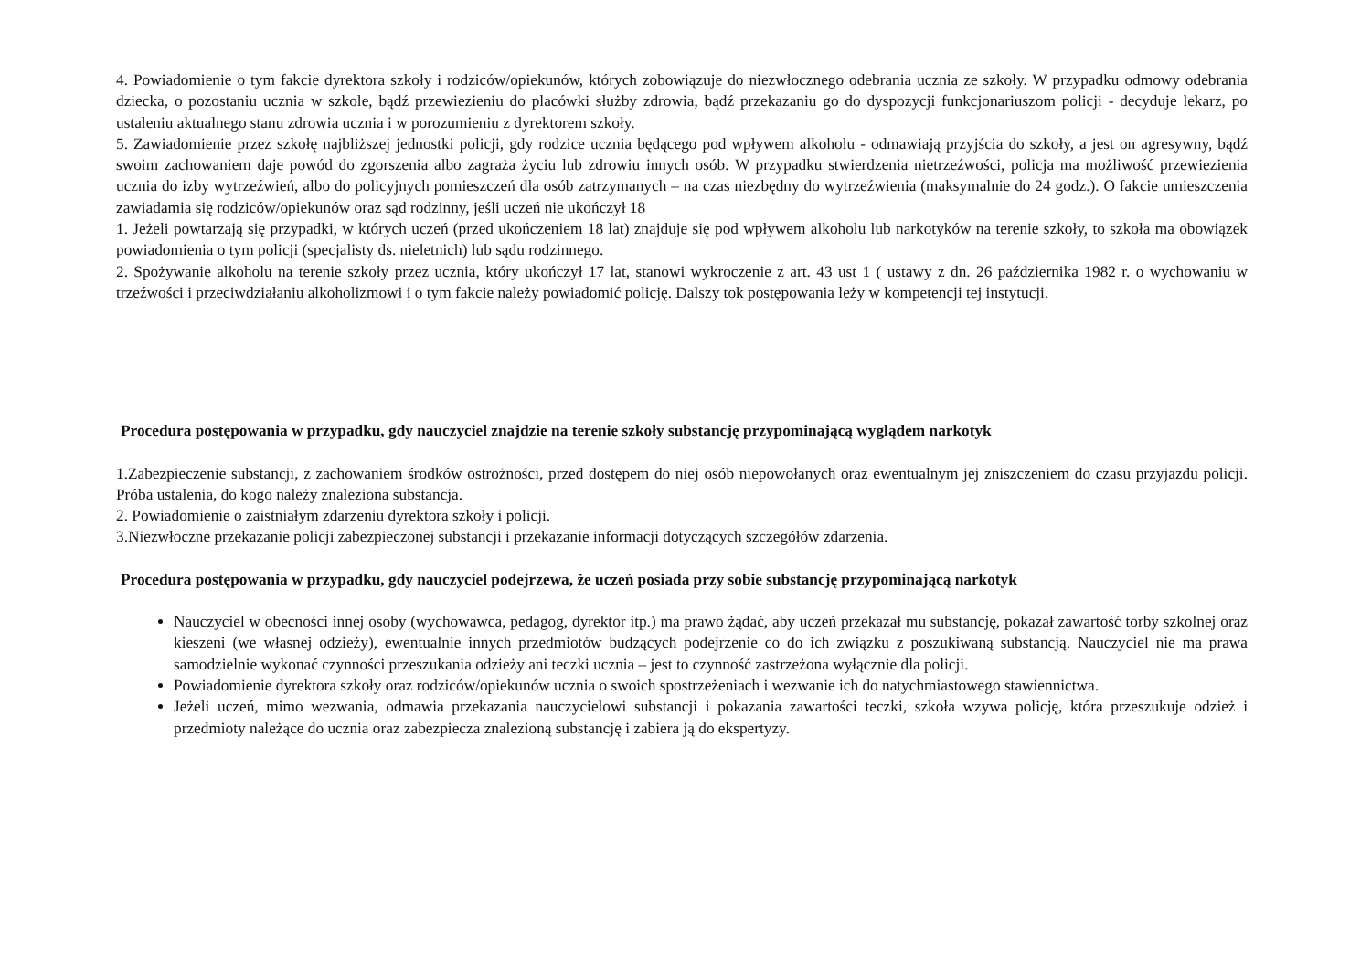4. Powiadomienie o tym fakcie dyrektora szkoły i rodziców/opiekunów, których zobowiązuje do niezwłocznego odebrania ucznia ze szkoły. W przypadku odmowy odebrania dziecka, o pozostaniu ucznia w szkole, bądź przewiezieniu do placówki służby zdrowia, bądź przekazaniu go do dyspozycji funkcjonariuszom policji - decyduje lekarz, po ustaleniu aktualnego stanu zdrowia ucznia i w porozumieniu z dyrektorem szkoły.
5. Zawiadomienie przez szkołę najbliższej jednostki policji, gdy rodzice ucznia będącego pod wpływem alkoholu - odmawiają przyjścia do szkoły, a jest on agresywny, bądź swoim zachowaniem daje powód do zgorszenia albo zagraża życiu lub zdrowiu innych osób. W przypadku stwierdzenia nietrzeźwości, policja ma możliwość przewiezienia ucznia do izby wytrzeźwień, albo do policyjnych pomieszczeń dla osób zatrzymanych – na czas niezbędny do wytrzeźwienia (maksymalnie do 24 godz.). O fakcie umieszczenia zawiadamia się rodziców/opiekunów oraz sąd rodzinny, jeśli uczeń nie ukończył 18
1. Jeżeli powtarzają się przypadki, w których uczeń (przed ukończeniem 18 lat) znajduje się pod wpływem alkoholu lub narkotyków na terenie szkoły, to szkoła ma obowiązek powiadomienia o tym policji (specjalisty ds. nieletnich) lub sądu rodzinnego.
2. Spożywanie alkoholu na terenie szkoły przez ucznia, który ukończył 17 lat, stanowi wykroczenie z art. 43 ust 1 ( ustawy z dn. 26 października 1982 r. o wychowaniu w trzeźwości i przeciwdziałaniu alkoholizmowi i o tym fakcie należy powiadomić policję. Dalszy tok postępowania leży w kompetencji tej instytucji.
Procedura postępowania w przypadku, gdy nauczyciel znajdzie na terenie szkoły substancję przypominającą wyglądem narkotyk
1.Zabezpieczenie substancji, z zachowaniem środków ostrożności, przed dostępem do niej osób niepowołanych oraz ewentualnym jej zniszczeniem do czasu przyjazdu policji. Próba ustalenia, do kogo należy znaleziona substancja.
2. Powiadomienie o zaistniałym zdarzeniu dyrektora szkoły i policji.
3.Niezwłoczne przekazanie policji zabezpieczonej substancji i przekazanie informacji dotyczących szczegółów zdarzenia.
Procedura postępowania w przypadku, gdy nauczyciel podejrzewa, że uczeń posiada przy sobie substancję przypominającą narkotyk
Nauczyciel w obecności innej osoby (wychowawca, pedagog, dyrektor itp.) ma prawo żądać, aby uczeń przekazał mu substancję, pokazał zawartość torby szkolnej oraz kieszeni (we własnej odzieży), ewentualnie innych przedmiotów budzących podejrzenie co do ich związku z poszukiwaną substancją. Nauczyciel nie ma prawa samodzielnie wykonać czynności przeszukania odzieży ani teczki ucznia – jest to czynność zastrzeżona wyłącznie dla policji.
Powiadomienie dyrektora szkoły oraz rodziców/opiekunów ucznia o swoich spostrzeżeniach i wezwanie ich do natychmiastowego stawiennictwa.
Jeżeli uczeń, mimo wezwania, odmawia przekazania nauczycielowi substancji i pokazania zawartości teczki, szkoła wzywa policję, która przeszukuje odzież i przedmioty należące do ucznia oraz zabezpiecza znalezioną substancję i zabiera ją do ekspertyzy.